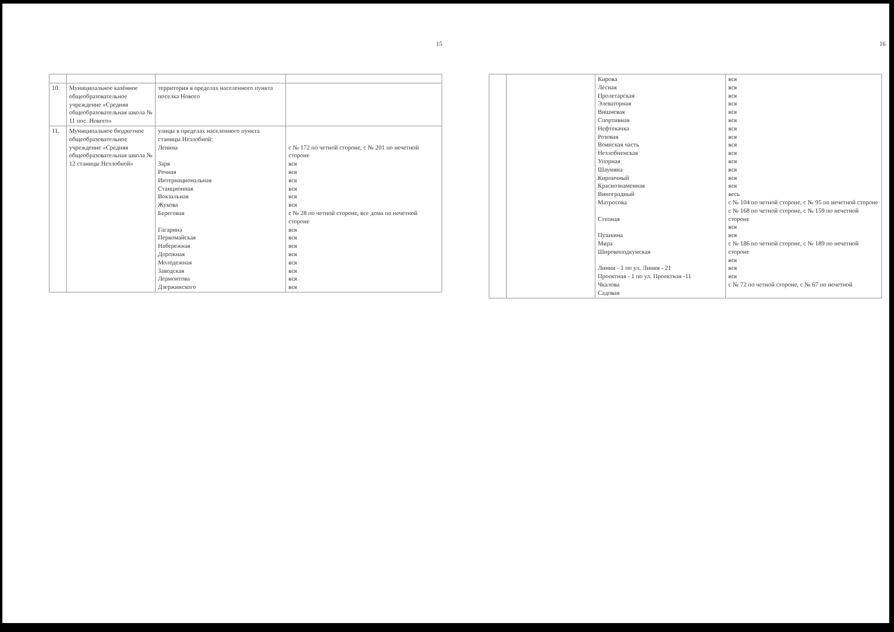15
| 10. | Муниципальное казённое общеобразовательное учреждение «Средняя общеобразовательная школа № 11 пос. Нового» | территория в пределах населенного пункта поселка Нового | |
| 11. | Муниципальное бюджетное общеобразовательное учреждение «Средняя общеобразовательная школа № 12 станицы Незлобной» | улицы в пределах населенного пункта станицы Незлобной: Ленина Заря Речная Интернациональная Станционная Вокзальная Жукова Береговая Гагарина Первомайская Набережная Дорожная Молодежная Заводская Лермонтова Дзержинского | с № 172 по четной стороне, с № 201 по нечетной стороне вся вся вся вся вся вся с № 28 по четной стороне, все дома по нечетной стороне вся вся вся вся вся вся вся вся |
16
| | | Кирова Лесная Пролетарская Элеваторная Вишневая Спортивная Нефтекачка Розовая Воинская часть Незлобненская Упорная Шаумяна Кирпичный Краснознаменная Виноградный Матросова Степная Пушкина Мира Широкоподкумская Линии - 1 по ул. Линия - 21 Проектная - 1 по ул. Проектная -11 Чкалова Садовая | вся вся вся вся вся вся вся вся вся вся вся вся вся вся весь с № 104 по четной стороне, с № 95 по нечетной стороне с № 168 по четной стороне, с № 159 по нечетной стороне вся вся с № 186 по четной стороне, с № 189 по нечетной стороне вся вся вся с № 72 по четной стороне, с № 67 по нечетной |